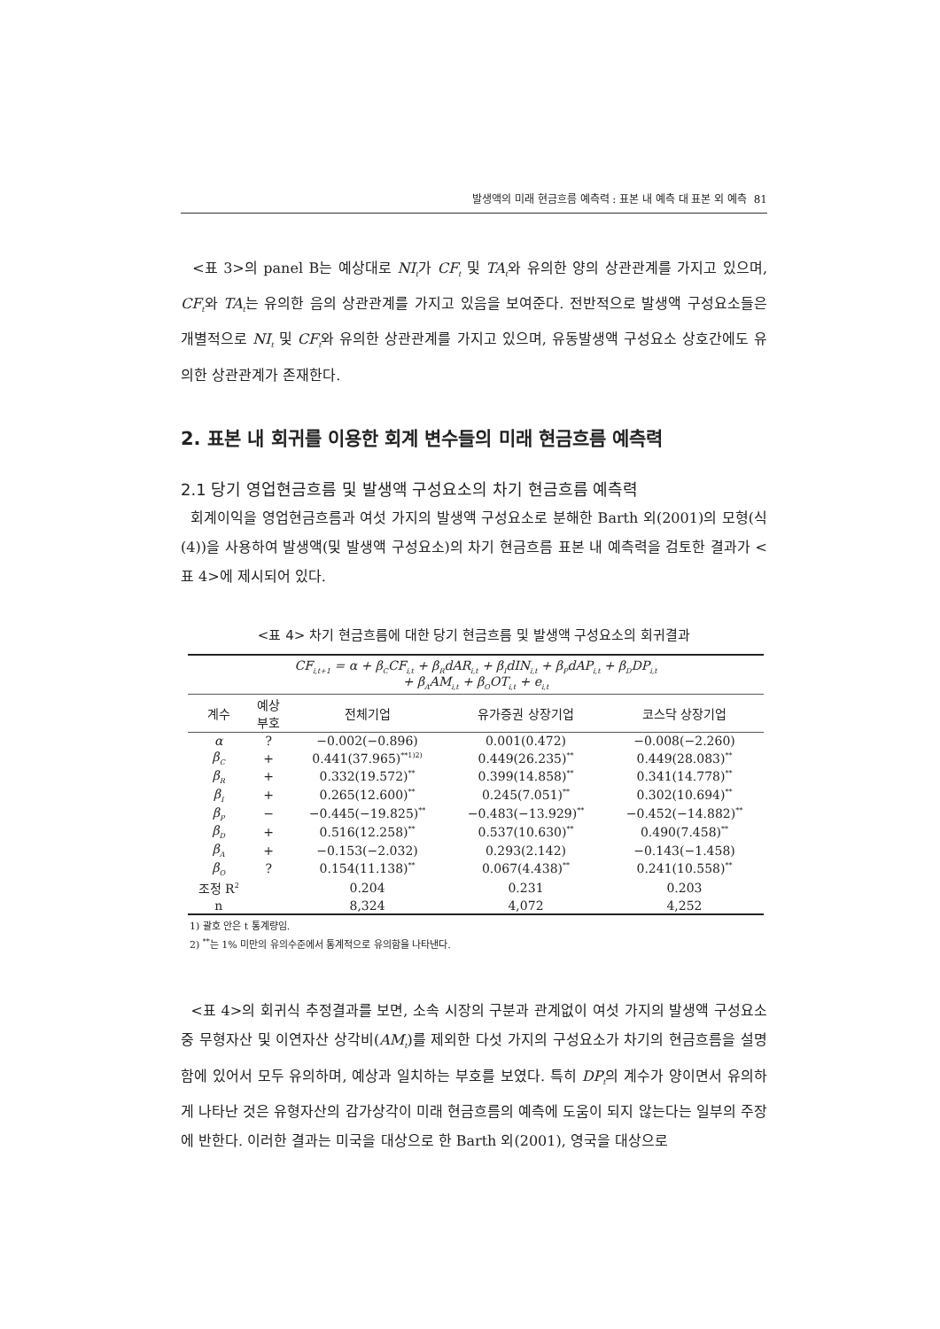발생액의 미래 현금흐름 예측력 : 표본 내 예측 대 표본 외 예측 81
<표 3>의 panel B는 예상대로 NI<sub>t</sub>가 CF<sub>t</sub> 및 TA<sub>t</sub>와 유의한 양의 상관관계를 가지고 있으며, CF<sub>t</sub>와 TA<sub>t</sub>는 유의한 음의 상관관계를 가지고 있음을 보여준다. 전반적으로 발생액 구성요소들은 개별적으로 NI<sub>t</sub> 및 CF<sub>t</sub>와 유의한 상관관계를 가지고 있으며, 유동발생액 구성요소 상호간에도 유의한 상관관계가 존재한다.
2. 표본 내 회귀를 이용한 회계 변수들의 미래 현금흐름 예측력
2.1 당기 영업현금흐름 및 발생액 구성요소의 차기 현금흐름 예측력
회계이익을 영업현금흐름과 여섯 가지의 발생액 구성요소로 분해한 Barth 외(2001)의 모형(식 (4))을 사용하여 발생액(및 발생액 구성요소)의 차기 현금흐름 표본 내 예측력을 검토한 결과가 <표 4>에 제시되어 있다.
<표 4> 차기 현금흐름에 대한 당기 현금흐름 및 발생액 구성요소의 회귀결과
| CF<sub>i,t+1</sub> = α + β<sub>C</sub>CF<sub>i,t</sub> + β<sub>R</sub>dAR<sub>i,t</sub> + β<sub>I</sub>dIN<sub>i,t</sub> + β<sub>P</sub>dAP<sub>i,t</sub> + β<sub>D</sub>DP<sub>i,t</sub> + β<sub>A</sub>AM<sub>i,t</sub> + β<sub>O</sub>OT<sub>i,t</sub> + e<sub>i,t</sub> | | | | |
| 계수 | 예상 부호 | 전체기업 | 유가증권 상장기업 | 코스닥 상장기업 |
| α | ? | −0.002(−0.896) | 0.001(0.472) | −0.008(−2.260) |
| β<sub>C</sub> | + | 0.441(37.965)<sup>**1)2)</sup> | 0.449(26.235)<sup>**</sup> | 0.449(28.083)<sup>**</sup> |
| β<sub>R</sub> | + | 0.332(19.572)<sup>**</sup> | 0.399(14.858)<sup>**</sup> | 0.341(14.778)<sup>**</sup> |
| β<sub>I</sub> | + | 0.265(12.600)<sup>**</sup> | 0.245(7.051)<sup>**</sup> | 0.302(10.694)<sup>**</sup> |
| β<sub>P</sub> | − | −0.445(−19.825)<sup>**</sup> | −0.483(−13.929)<sup>**</sup> | −0.452(−14.882)<sup>**</sup> |
| β<sub>D</sub> | + | 0.516(12.258)<sup>**</sup> | 0.537(10.630)<sup>**</sup> | 0.490(7.458)<sup>**</sup> |
| β<sub>A</sub> | + | −0.153(−2.032) | 0.293(2.142) | −0.143(−1.458) |
| β<sub>O</sub> | ? | 0.154(11.138)<sup>**</sup> | 0.067(4.438)<sup>**</sup> | 0.241(10.558)<sup>**</sup> |
| 조정 R<sup>2</sup> | | 0.204 | 0.231 | 0.203 |
| n | | 8,324 | 4,072 | 4,252 |
1) 괄호 안은 t 통계량임.
2) <sup>**</sup>는 1% 미만의 유의수준에서 통계적으로 유의함을 나타낸다.
<표 4>의 회귀식 추정결과를 보면, 소속 시장의 구분과 관계없이 여섯 가지의 발생액 구성요소 중 무형자산 및 이연자산 상각비(AM<sub>t</sub>)를 제외한 다섯 가지의 구성요소가 차기의 현금흐름을 설명함에 있어서 모두 유의하며, 예상과 일치하는 부호를 보였다. 특히 DP<sub>t</sub>의 계수가 양이면서 유의하게 나타난 것은 유형자산의 감가상각이 미래 현금흐름의 예측에 도움이 되지 않는다는 일부의 주장에 반한다. 이러한 결과는 미국을 대상으로 한 Barth 외(2001), 영국을 대상으로